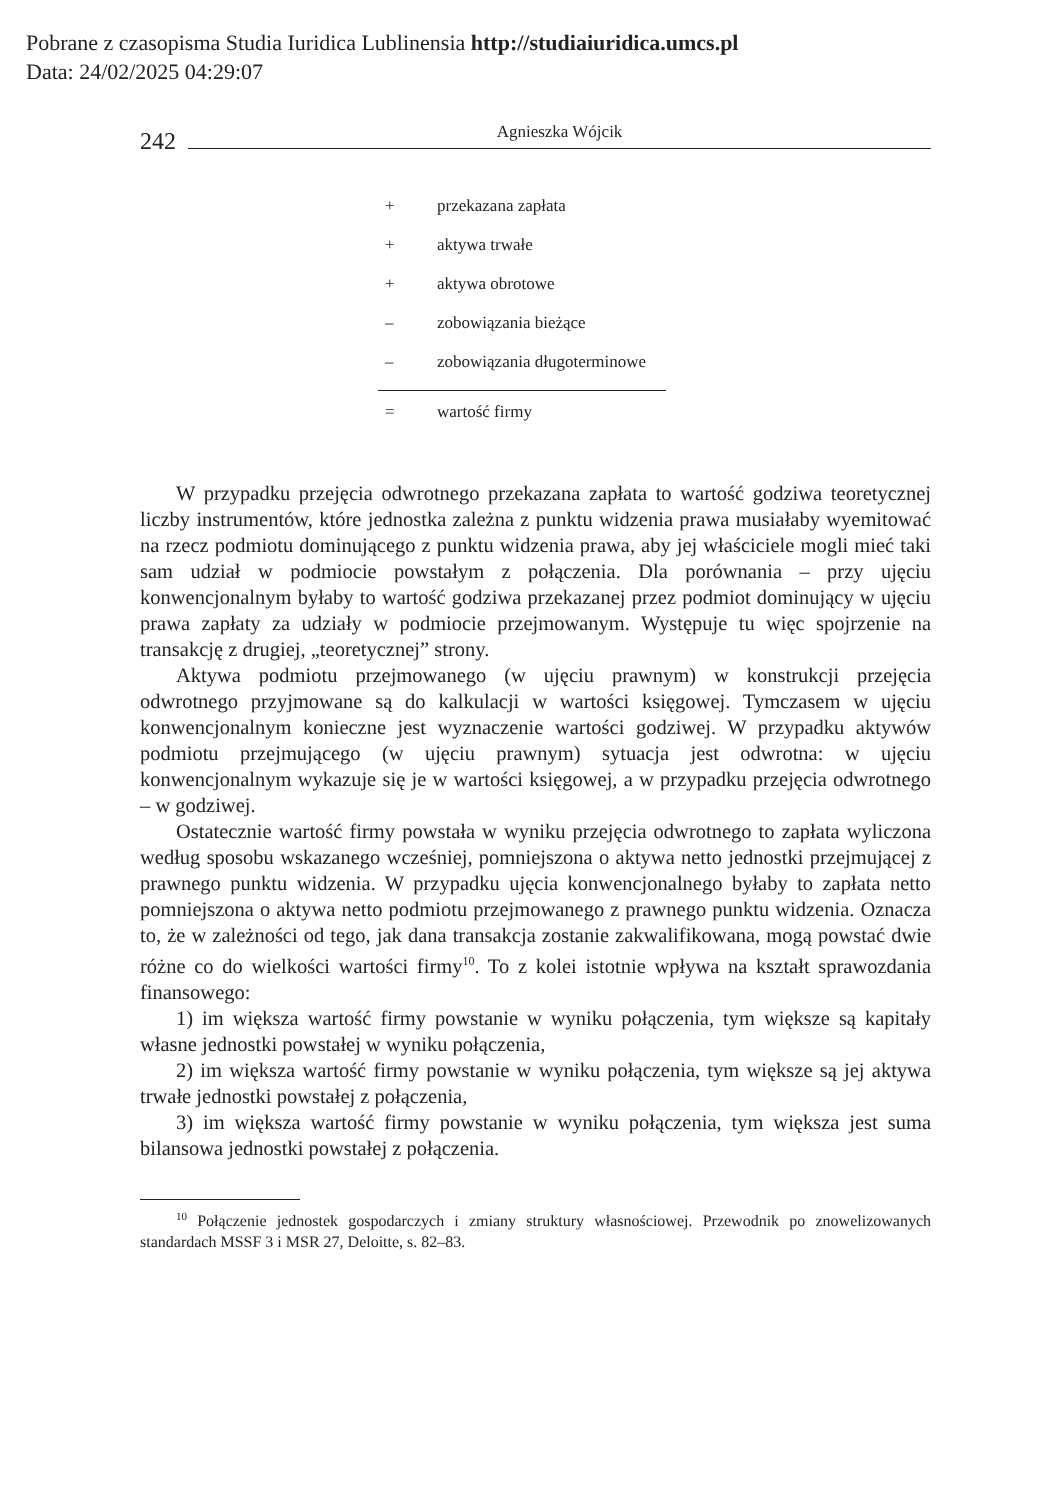Pobrane z czasopisma Studia Iuridica Lublinensia http://studiaiuridica.umcs.pl
Data: 24/02/2025 04:29:07
242 Agnieszka Wójcik
| + | przekazana zapłata |
| + | aktywa trwałe |
| + | aktywa obrotowe |
| – | zobowiązania bieżące |
| – | zobowiązania długoterminowe |
| = | wartość firmy |
W przypadku przejęcia odwrotnego przekazana zapłata to wartość godziwa teoretycznej liczby instrumentów, które jednostka zależna z punktu widzenia prawa musiałaby wyemitować na rzecz podmiotu dominującego z punktu widzenia prawa, aby jej właściciele mogli mieć taki sam udział w podmiocie powstałym z połączenia. Dla porównania – przy ujęciu konwencjonalnym byłaby to wartość godziwa przekazanej przez podmiot dominujący w ujęciu prawa zapłaty za udziały w podmiocie przejmowanym. Występuje tu więc spojrzenie na transakcję z drugiej, „teoretycznej” strony.
Aktywa podmiotu przejmowanego (w ujęciu prawnym) w konstrukcji przejęcia odwrotnego przyjmowane są do kalkulacji w wartości księgowej. Tymczasem w ujęciu konwencjonalnym konieczne jest wyznaczenie wartości godziwej. W przypadku aktywów podmiotu przejmującego (w ujęciu prawnym) sytuacja jest odwrotna: w ujęciu konwencjonalnym wykazuje się je w wartości księgowej, a w przypadku przejęcia odwrotnego – w godziwej.
Ostatecznie wartość firmy powstała w wyniku przejęcia odwrotnego to zapłata wyliczona według sposobu wskazanego wcześniej, pomniejszona o aktywa netto jednostki przejmującej z prawnego punktu widzenia. W przypadku ujęcia konwencjonalnego byłaby to zapłata netto pomniejszona o aktywa netto podmiotu przejmowanego z prawnego punktu widzenia. Oznacza to, że w zależności od tego, jak dana transakcja zostanie zakwalifikowana, mogą powstać dwie różne co do wielkości wartości firmy<sup>10</sup>. To z kolei istotnie wpływa na kształt sprawozdania finansowego:
1) im większa wartość firmy powstanie w wyniku połączenia, tym większe są kapitały własne jednostki powstałej w wyniku połączenia,
2) im większa wartość firmy powstanie w wyniku połączenia, tym większe są jej aktywa trwałe jednostki powstałej z połączenia,
3) im większa wartość firmy powstanie w wyniku połączenia, tym większa jest suma bilansowa jednostki powstałej z połączenia.
<sup>10</sup> Połączenie jednostek gospodarczych i zmiany struktury własnościowej. Przewodnik po znowelizowanych standardach MSSF 3 i MSR 27, Deloitte, s. 82–83.